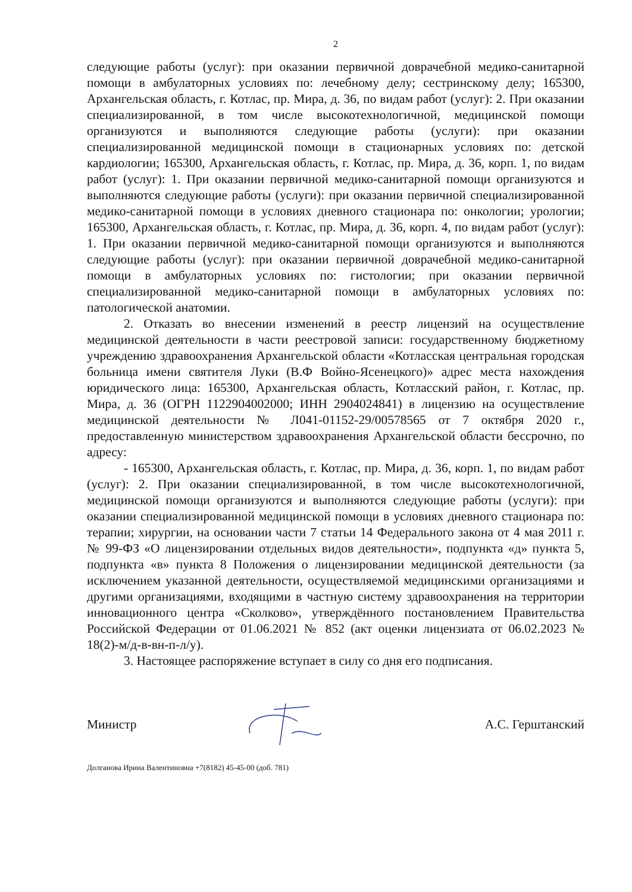2
следующие работы (услуг): при оказании первичной доврачебной медико-санитарной помощи в амбулаторных условиях по: лечебному делу; сестринскому делу; 165300, Архангельская область, г. Котлас, пр. Мира, д. 36, по видам работ (услуг): 2. При оказании специализированной, в том числе высокотехнологичной, медицинской помощи организуются и выполняются следующие работы (услуги): при оказании специализированной медицинской помощи в стационарных условиях по: детской кардиологии; 165300, Архангельская область, г. Котлас, пр. Мира, д. 36, корп. 1, по видам работ (услуг): 1. При оказании первичной медико-санитарной помощи организуются и выполняются следующие работы (услуги): при оказании первичной специализированной медико-санитарной помощи в условиях дневного стационара по: онкологии; урологии; 165300, Архангельская область, г. Котлас, пр. Мира, д. 36, корп. 4, по видам работ (услуг): 1. При оказании первичной медико-санитарной помощи организуются и выполняются следующие работы (услуг): при оказании первичной доврачебной медико-санитарной помощи в амбулаторных условиях по: гистологии; при оказании первичной специализированной медико-санитарной помощи в амбулаторных условиях по: патологической анатомии.
2. Отказать во внесении изменений в реестр лицензий на осуществление медицинской деятельности в части реестровой записи: государственному бюджетному учреждению здравоохранения Архангельской области «Котласская центральная городская больница имени святителя Луки (В.Ф Войно-Ясенецкого)» адрес места нахождения юридического лица: 165300, Архангельская область, Котласский район, г. Котлас, пр. Мира, д. 36 (ОГРН 1122904002000; ИНН 2904024841) в лицензию на осуществление медицинской деятельности № Л041-01152-29/00578565 от 7 октября 2020 г., предоставленную министерством здравоохранения Архангельской области бессрочно, по адресу:
- 165300, Архангельская область, г. Котлас, пр. Мира, д. 36, корп. 1, по видам работ (услуг): 2. При оказании специализированной, в том числе высокотехнологичной, медицинской помощи организуются и выполняются следующие работы (услуги): при оказании специализированной медицинской помощи в условиях дневного стационара по: терапии; хирургии, на основании части 7 статьи 14 Федерального закона от 4 мая 2011 г. № 99-ФЗ «О лицензировании отдельных видов деятельности», подпункта «д» пункта 5, подпункта «в» пункта 8 Положения о лицензировании медицинской деятельности (за исключением указанной деятельности, осуществляемой медицинскими организациями и другими организациями, входящими в частную систему здравоохранения на территории инновационного центра «Сколково», утверждённого постановлением Правительства Российской Федерации от 01.06.2021 № 852 (акт оценки лицензиата от 06.02.2023 № 18(2)-м/д-в-вн-п-л/у).
3. Настоящее распоряжение вступает в силу со дня его подписания.
Министр А.С. Герштанский
Долганова Ирина Валентиновна +7(8182) 45-45-00 (доб. 781)